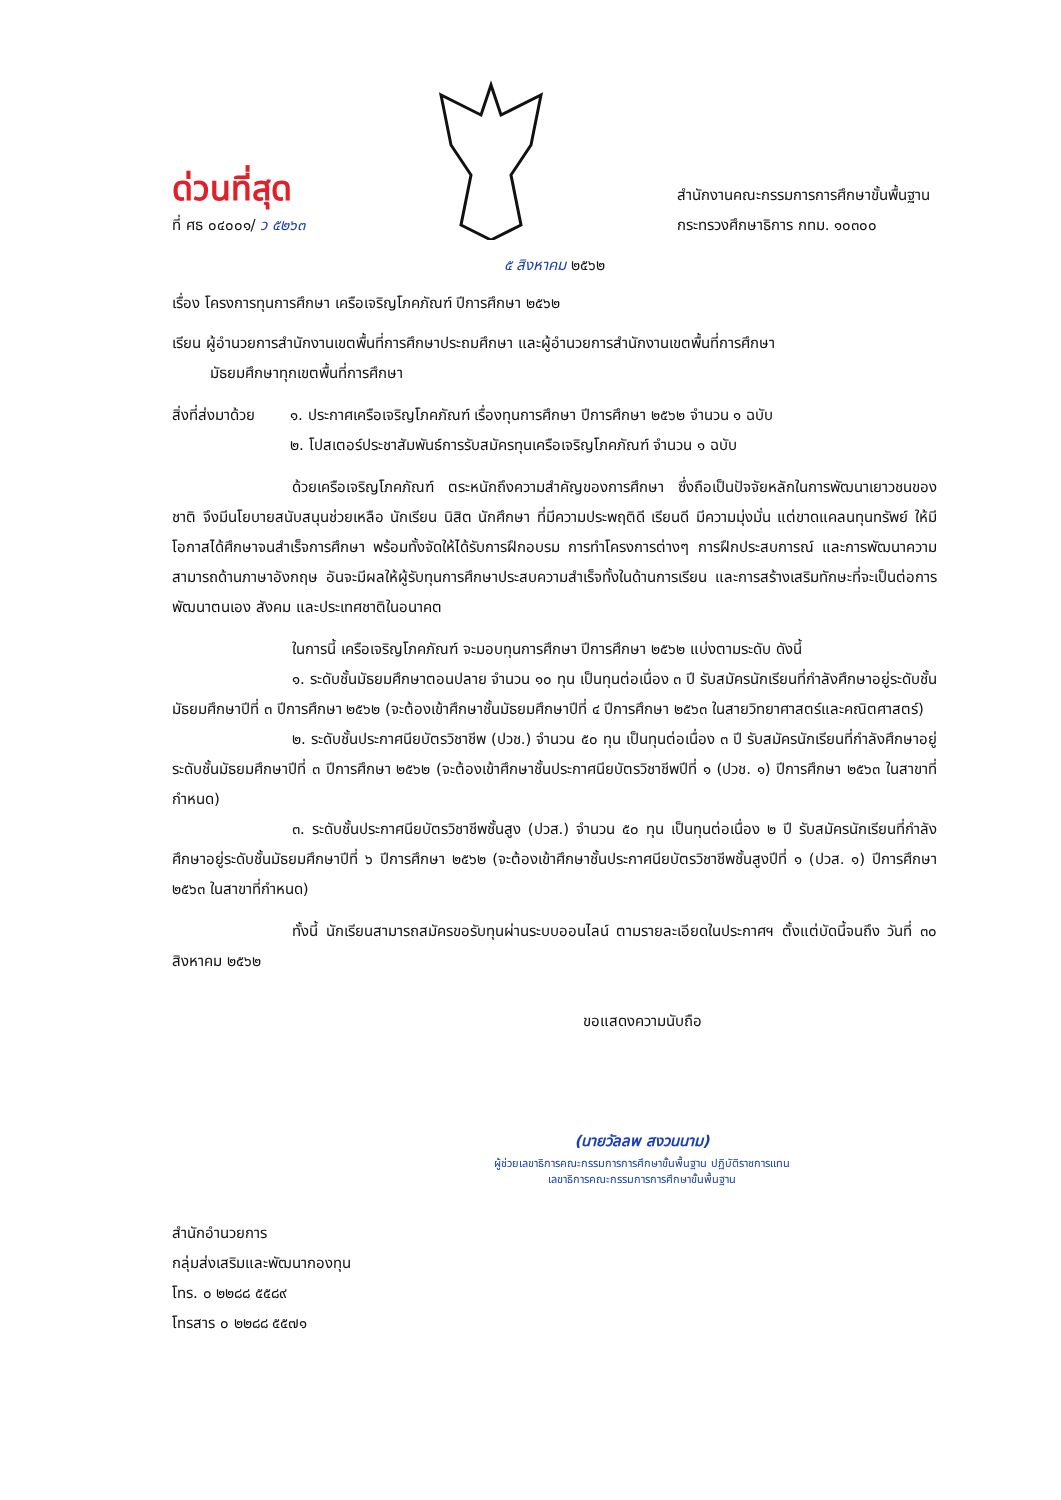ด่วนที่สุด
ที่ ศธ ๐๔๐๐๑/ ว ๕๒๖๓
สำนักงานคณะกรรมการการศึกษาขั้นพื้นฐาน
กระทรวงศึกษาธิการ กทม. ๑๐๓๐๐
๕ สิงหาคม ๒๕๖๒
เรื่อง โครงการทุนการศึกษา เครือเจริญโภคภัณฑ์ ปีการศึกษา ๒๕๖๒
เรียน ผู้อำนวยการสำนักงานเขตพื้นที่การศึกษาประถมศึกษา และผู้อำนวยการสำนักงานเขตพื้นที่การศึกษา
มัธยมศึกษาทุกเขตพื้นที่การศึกษา
สิ่งที่ส่งมาด้วย
๑. ประกาศเครือเจริญโภคภัณฑ์ เรื่องทุนการศึกษา ปีการศึกษา ๒๕๖๒ จำนวน ๑ ฉบับ
๒. โปสเตอร์ประชาสัมพันธ์การรับสมัครทุนเครือเจริญโภคภัณฑ์ จำนวน ๑ ฉบับ
ด้วยเครือเจริญโภคภัณฑ์ ตระหนักถึงความสำคัญของการศึกษา ซึ่งถือเป็นปัจจัยหลักในการพัฒนาเยาวชนของชาติ จึงมีนโยบายสนับสนุนช่วยเหลือ นักเรียน นิสิต นักศึกษา ที่มีความประพฤติดี เรียนดี มีความมุ่งมั่น แต่ขาดแคลนทุนทรัพย์ ให้มีโอกาสได้ศึกษาจนสำเร็จการศึกษา พร้อมทั้งจัดให้ได้รับการฝึกอบรม การทำโครงการต่างๆ การฝึกประสบการณ์ และการพัฒนาความสามารถด้านภาษาอังกฤษ อันจะมีผลให้ผู้รับทุนการศึกษาประสบความสำเร็จทั้งในด้านการเรียน และการสร้างเสริมทักษะที่จะเป็นต่อการพัฒนาตนเอง สังคม และประเทศชาติในอนาคต
ในการนี้ เครือเจริญโภคภัณฑ์ จะมอบทุนการศึกษา ปีการศึกษา ๒๕๖๒ แบ่งตามระดับ ดังนี้
๑. ระดับชั้นมัธยมศึกษาตอนปลาย จำนวน ๑๐ ทุน เป็นทุนต่อเนื่อง ๓ ปี รับสมัครนักเรียนที่กำลังศึกษาอยู่ระดับชั้นมัธยมศึกษาปีที่ ๓ ปีการศึกษา ๒๕๖๒ (จะต้องเข้าศึกษาชั้นมัธยมศึกษาปีที่ ๔ ปีการศึกษา ๒๕๖๓ ในสายวิทยาศาสตร์และคณิตศาสตร์)
๒. ระดับชั้นประกาศนียบัตรวิชาชีพ (ปวช.) จำนวน ๕๐ ทุน เป็นทุนต่อเนื่อง ๓ ปี รับสมัครนักเรียนที่กำลังศึกษาอยู่ระดับชั้นมัธยมศึกษาปีที่ ๓ ปีการศึกษา ๒๕๖๒ (จะต้องเข้าศึกษาชั้นประกาศนียบัตรวิชาชีพปีที่ ๑ (ปวช. ๑) ปีการศึกษา ๒๕๖๓ ในสาขาที่กำหนด)
๓. ระดับชั้นประกาศนียบัตรวิชาชีพชั้นสูง (ปวส.) จำนวน ๕๐ ทุน เป็นทุนต่อเนื่อง ๒ ปี รับสมัครนักเรียนที่กำลังศึกษาอยู่ระดับชั้นมัธยมศึกษาปีที่ ๖ ปีการศึกษา ๒๕๖๒ (จะต้องเข้าศึกษาชั้นประกาศนียบัตรวิชาชีพชั้นสูงปีที่ ๑ (ปวส. ๑) ปีการศึกษา ๒๕๖๓ ในสาขาที่กำหนด)
ทั้งนี้ นักเรียนสามารถสมัครขอรับทุนผ่านระบบออนไลน์ ตามรายละเอียดในประกาศฯ ตั้งแต่บัดนี้จนถึง วันที่ ๓๐ สิงหาคม ๒๕๖๒
ขอแสดงความนับถือ
(นายวัลลพ สงวนนาม)
ผู้ช่วยเลขาธิการคณะกรรมการการศึกษาขั้นพื้นฐาน ปฏิบัติราชการแทน
เลขาธิการคณะกรรมการการศึกษาขั้นพื้นฐาน
สำนักอำนวยการ
กลุ่มส่งเสริมและพัฒนากองทุน
โทร. ๐ ๒๒๘๘ ๕๕๘๙
โทรสาร ๐ ๒๒๘๘ ๕๕๗๑